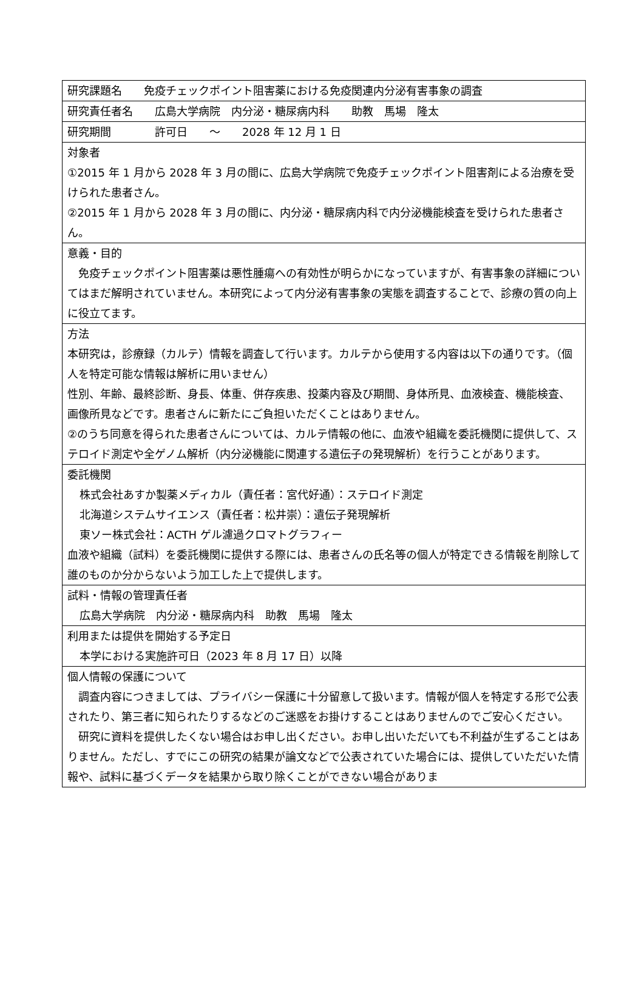| 研究課題名 免疫チェックポイント阻害薬における免疫関連内分泌有害事象の調査 |
| 研究責任者名 広島大学病院 内分泌・糖尿病内科 助教 馬場 隆太 |
| 研究期間 許可日 ～ 2028 年 12 月 1 日 |
| 対象者 ①2015 年 1 月から 2028 年 3 月の間に、広島大学病院で免疫チェックポイント阻害剤による治療を受けられた患者さん。 ②2015 年 1 月から 2028 年 3 月の間に、内分泌・糖尿病内科で内分泌機能検査を受けられた患者さん。 |
| 意義・目的 免疫チェックポイント阻害薬は悪性腫瘍への有効性が明らかになっていますが、有害事象の詳細についてはまだ解明されていません。本研究によって内分泌有害事象の実態を調査することで、診療の質の向上に役立てます。 |
| 方法 本研究は，診療録（カルテ）情報を調査して行います。カルテから使用する内容は以下の通りです。（個人を特定可能な情報は解析に用いません） 性別、年齢、最終診断、身長、体重、併存疾患、投薬内容及び期間、身体所見、血液検査、機能検査、画像所見などです。患者さんに新たにご負担いただくことはありません。 ②のうち同意を得られた患者さんについては、カルテ情報の他に、血液や組織を委託機関に提供して、ステロイド測定や全ゲノム解析（内分泌機能に関連する遺伝子の発現解析）を行うことがあります。 |
| 委託機関 株式会社あすか製薬メディカル（責任者：宮代好通）：ステロイド測定 北海道システムサイエンス（責任者：松井崇）：遺伝子発現解析 東ソー株式会社：ACTH ゲル濾過クロマトグラフィー 血液や組織（試料）を委託機関に提供する際には、患者さんの氏名等の個人が特定できる情報を削除して誰のものか分からないよう加工した上で提供します。 |
| 試料・情報の管理責任者 広島大学病院 内分泌・糖尿病内科 助教 馬場 隆太 |
| 利用または提供を開始する予定日 本学における実施許可日（2023 年 8 月 17 日）以降 |
| 個人情報の保護について 調査内容につきましては、プライバシー保護に十分留意して扱います。情報が個人を特定する形で公表されたり、第三者に知られたりするなどのご迷惑をお掛けすることはありませんのでご安心ください。 研究に資料を提供したくない場合はお申し出ください。お申し出いただいても不利益が生ずることはありません。ただし、すでにこの研究の結果が論文などで公表されていた場合には、提供していただいた情報や、試料に基づくデータを結果から取り除くことができない場合がありま |